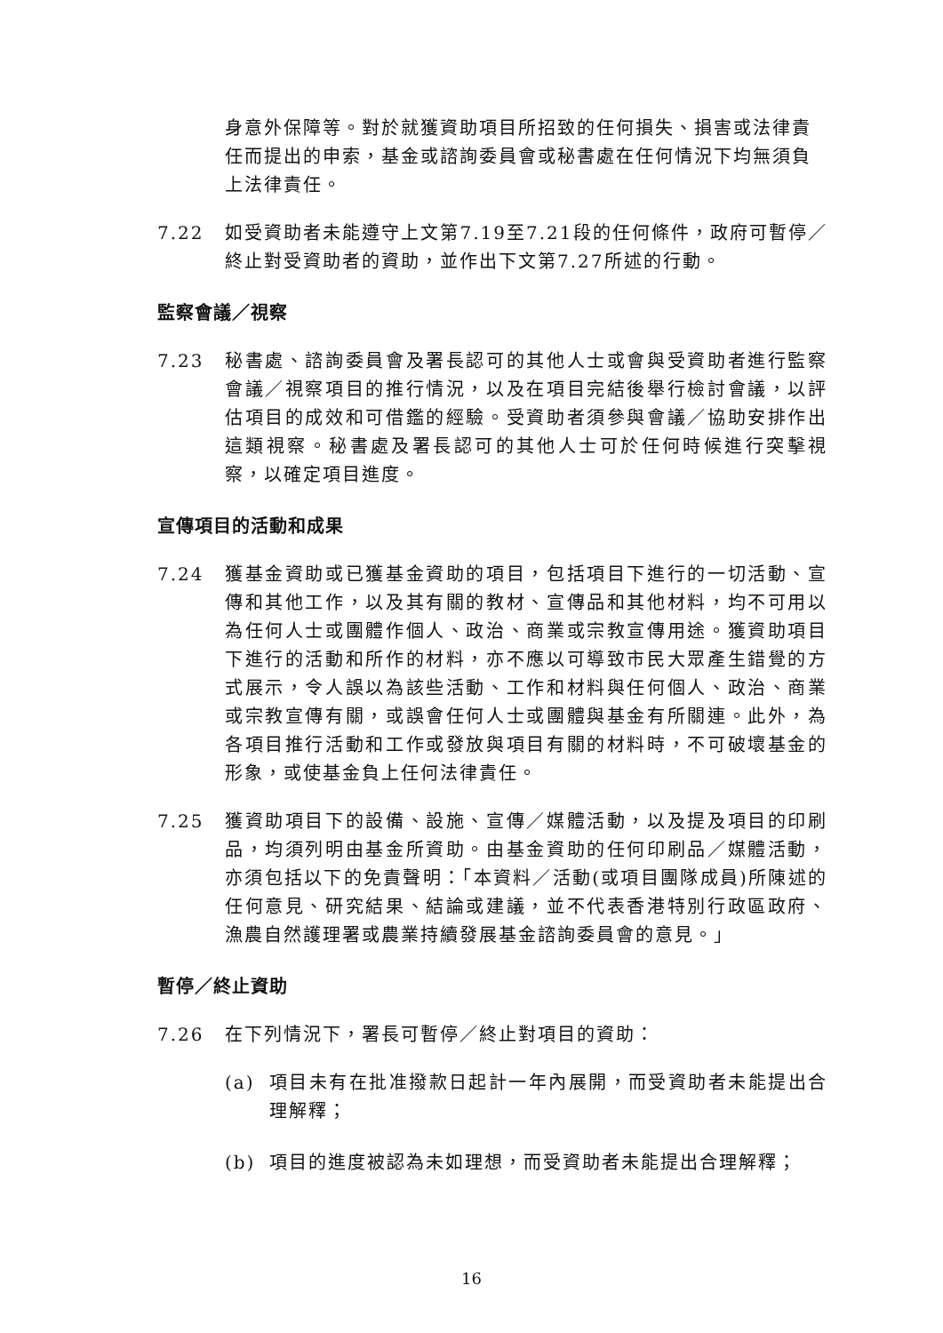身意外保障等。對於就獲資助項目所招致的任何損失、損害或法律責任而提出的申索，基金或諮詢委員會或秘書處在任何情況下均無須負上法律責任。
7.22 如受資助者未能遵守上文第7.19至7.21段的任何條件，政府可暫停／終止對受資助者的資助，並作出下文第7.27所述的行動。
監察會議／視察
7.23 秘書處、諮詢委員會及署長認可的其他人士或會與受資助者進行監察會議／視察項目的推行情況，以及在項目完結後舉行檢討會議，以評估項目的成效和可借鑑的經驗。受資助者須參與會議／協助安排作出這類視察。秘書處及署長認可的其他人士可於任何時候進行突擊視察，以確定項目進度。
宣傳項目的活動和成果
7.24 獲基金資助或已獲基金資助的項目，包括項目下進行的一切活動、宣傳和其他工作，以及其有關的教材、宣傳品和其他材料，均不可用以為任何人士或團體作個人、政治、商業或宗教宣傳用途。獲資助項目下進行的活動和所作的材料，亦不應以可導致市民大眾產生錯覺的方式展示，令人誤以為該些活動、工作和材料與任何個人、政治、商業或宗教宣傳有關，或誤會任何人士或團體與基金有所關連。此外，為各項目推行活動和工作或發放與項目有關的材料時，不可破壞基金的形象，或使基金負上任何法律責任。
7.25 獲資助項目下的設備、設施、宣傳／媒體活動，以及提及項目的印刷品，均須列明由基金所資助。由基金資助的任何印刷品／媒體活動，亦須包括以下的免責聲明：「本資料／活動(或項目團隊成員)所陳述的任何意見、研究結果、結論或建議，並不代表香港特別行政區政府、漁農自然護理署或農業持續發展基金諮詢委員會的意見。」
暫停／終止資助
7.26 在下列情況下，署長可暫停／終止對項目的資助：
(a) 項目未有在批准撥款日起計一年內展開，而受資助者未能提出合理解釋；
(b) 項目的進度被認為未如理想，而受資助者未能提出合理解釋；
16